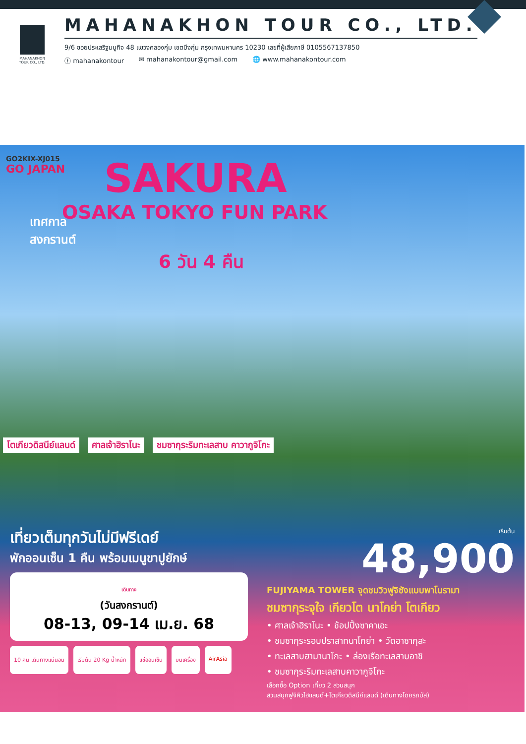MAHANAKHON
TOUR CO., LTD.
MAHANAKHON TOUR CO., LTD.
9/6 ซอยประเสริฐมนูกิจ 48 แขวงคลองกุ่ม เขตบึงกุ่ม กรุงเทพมหานคร 10230 เลขที่ผู้เสียภาษี 0105567137850
ⓕ mahanakontour ✉ mahanakontour@gmail.com 🌐 www.mahanakontour.com
GO2KIX-XJ015
GO JAPAN
SAKURA
OSAKA TOKYO FUN PARK
เทศกาล
สงกรานต์
6 วัน 4 คืน
โตเกียวดิสนีย์แลนด์ ศาลเจ้าฮิราโนะ ชมซากุระริมทะเลสาบ คาวากูจิโกะ
เที่ยวเต็มทุกวันไม่มีฟรีเดย์
พักออนเซ็น 1 คืน พร้อมเมนูขาปูยักษ์
เดินทาง
(วันสงกรานต์)
08-13, 09-14 เม.ย. 68
10 คน เดินทางแน่นอน เริ่มต้น 20 Kg น้ำหนัก แช่ออนเซ็น บนเครื่อง AirAsia
เริ่มต้น
48,900
FUJIYAMA TOWER จุดชมวิวฟูจิซังแบบพาโนรามา
ชมซากุระจุใจ เกียวโต นาโกย่า โตเกียว
• ศาลเจ้าฮิราโนะ • ช้อปปิ้งซาคาเอะ
• ชมซากุระรอบปราสาทนาโกย่า • วัดอาซากุสะ
• ทะเลสาบฮามานาโกะ • ล่องเรือทะเลสาบอาชิ
• ชมซากุระริมทะเลสาบคาวากูจิโกะ
เลือกซื้อ Option เที่ยว 2 สวนสนุก
สวนสนุกฟูจิคิวไฮแลนด์+โตเกียวดิสนีย์แลนด์ (เดินทางโดยรถบัส)